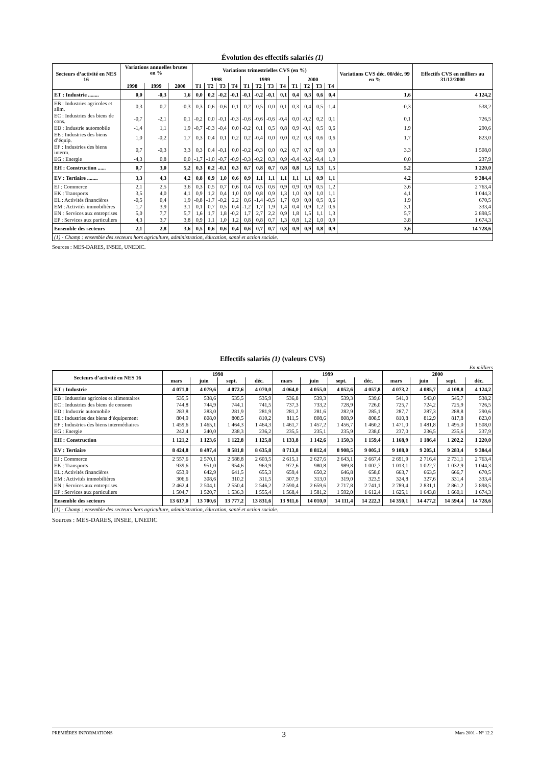Évolution des effectifs salariés (1)
| Secteurs d’activité en NES 16 | Variations annuelles brutes en % | | | Variations trimestrielles CVS (en %) | | | | | | | | | | | | Variations CVS déc. 00/déc. 99 en % | Effectifs CVS en milliers au 31/12/2000 |
| --- | --- | --- | --- | --- | --- | --- | --- | --- | --- | --- | --- | --- | --- | --- | --- | --- | --- |
| | | | | 1998 | | | | 1999 | | | | 2000 | | | | | |
| | 1998 | 1999 | 2000 | T1 | T2 | T3 | T4 | T1 | T2 | T3 | T4 | T1 | T2 | T3 | T4 | | |
| ET : Industrie ........ | 0,0 | -0,3 | 1,6 | 0,0 | 0,2 | -0,2 | -0,1 | -0,1 | -0,2 | -0,1 | 0,1 | 0,4 | 0,3 | 0,6 | 0,4 | 1,6 | 4 124,2 |
| EB : Industries agricoles et alim. | 0,3 | 0,7 | -0,3 | 0,3 | 0,6 | -0,6 | 0,1 | 0,2 | 0,5 | 0,0 | 0,1 | 0,3 | 0,4 | 0,5 | -1,4 | -0,3 | 538,2 |
| EC : Industries des biens de cons. | -0,7 | -2,1 | 0,1 | -0,2 | 0,0 | -0,1 | -0,3 | -0,6 | -0,6 | -0,6 | -0,4 | 0,0 | -0,2 | 0,2 | 0,1 | 0,1 | 726,5 |
| ED : Industrie automobile | -1,4 | 1,1 | 1,9 | -0,7 | -0,3 | -0,4 | 0,0 | -0,2 | 0,1 | 0,5 | 0,8 | 0,9 | -0,1 | 0,5 | 0,6 | 1,9 | 290,6 |
| EE : Industries des biens d’équip. | 1,0 | -0,2 | 1,7 | 0,3 | 0,4 | 0,1 | 0,2 | 0,2 | -0,4 | 0,0 | 0,0 | 0,2 | 0,3 | 0,6 | 0,6 | 1,7 | 823,0 |
| EF : Industries des biens interm. | 0,7 | -0,3 | 3,3 | 0,3 | 0,4 | -0,1 | 0,0 | -0,2 | -0,3 | 0,0 | 0,2 | 0,7 | 0,7 | 0,9 | 0,9 | 3,3 | 1 508,0 |
| EG : Energie | -4,3 | 0,8 | 0,0 | -1,7 | -1,0 | -0,7 | -0,9 | -0,3 | -0,2 | 0,3 | 0,9 | -0,4 | -0,2 | -0,4 | 1,0 | 0,0 | 237,9 |
| EH : Construction ...... | 0,7 | 3,0 | 5,2 | 0,3 | 0,2 | -0,1 | 0,3 | 0,7 | 0,8 | 0,7 | 0,8 | 0,8 | 1,5 | 1,3 | 1,5 | 5,2 | 1 220,0 |
| EV : Tertiaire ........ | 3,3 | 4,3 | 4,2 | 0,8 | 0,9 | 1,0 | 0,6 | 0,9 | 1,1 | 1,1 | 1,1 | 1,1 | 1,1 | 0,9 | 1,1 | 4,2 | 9 384,4 |
| EJ : Commerce | 2,1 | 2,5 | 3,6 | 0,3 | 0,5 | 0,7 | 0,6 | 0,4 | 0,5 | 0,6 | 0,9 | 0,9 | 0,9 | 0,5 | 1,2 | 3,6 | 2 763,4 |
| EK : Transports | 3,5 | 4,0 | 4,1 | 0,9 | 1,2 | 0,4 | 1,0 | 0,9 | 0,8 | 0,9 | 1,3 | 1,0 | 0,9 | 1,0 | 1,1 | 4,1 | 1 044,3 |
| EL : Activités financières | -0,5 | 0,4 | 1,9 | -0,8 | -1,7 | -0,2 | 2,2 | 0,6 | -1,4 | -0,5 | 1,7 | 0,9 | 0,0 | 0,5 | 0,6 | 1,9 | 670,5 |
| EM : Activités immobilières | 1,7 | 3,9 | 3,1 | 0,1 | 0,7 | 0,5 | 0,4 | -1,2 | 1,7 | 1,9 | 1,4 | 0,4 | 0,9 | 1,2 | 0,6 | 3,1 | 333,4 |
| EN : Services aux entreprises | 5,0 | 7,7 | 5,7 | 1,6 | 1,7 | 1,8 | -0,2 | 1,7 | 2,7 | 2,2 | 0,9 | 1,8 | 1,5 | 1,1 | 1,3 | 5,7 | 2 898,5 |
| EP : Services aux particuliers | 4,3 | 3,7 | 3,8 | 0,9 | 1,1 | 1,0 | 1,2 | 0,8 | 0,8 | 0,7 | 1,3 | 0,8 | 1,2 | 1,0 | 0,9 | 3,8 | 1 674,3 |
| Ensemble des secteurs | 2,1 | 2,8 | 3,6 | 0,5 | 0,6 | 0,6 | 0,4 | 0,6 | 0,7 | 0,7 | 0,8 | 0,9 | 0,9 | 0,8 | 0,9 | 3,6 | 14 728,6 |
| (1) - Champ : ensemble des secteurs hors agriculture, administration, éducation, santé et action sociale. | | | | | | | | | | | | | | | | | |
Sources : MES-DARES, INSEE, UNEDIC.
Effectifs salariés (1) (valeurs CVS)
En milliers
| Secteurs d’activité en NES 16 | 1998 | | | | 1999 | | | | 2000 | | | |
| --- | --- | --- | --- | --- | --- | --- | --- | --- | --- | --- | --- | --- |
| | mars | juin | sept. | déc. | mars | juin | sept. | déc. | mars | juin | sept. | déc. |
| ET : Industrie | 4 071,0 | 4 079,6 | 4 072,6 | 4 070,0 | 4 064,0 | 4 055,0 | 4 052,6 | 4 057,8 | 4 073,2 | 4 085,7 | 4 108,8 | 4 124,2 |
| EB : Industries agricoles et alimentaires | 535,5 | 538,6 | 535,5 | 535,9 | 536,8 | 539,3 | 539,3 | 539,6 | 541,0 | 543,0 | 545,7 | 538,2 |
| EC : Industries des biens de consom | 744,8 | 744,9 | 744,1 | 741,5 | 737,3 | 733,2 | 728,9 | 726,0 | 725,7 | 724,2 | 725,9 | 726,5 |
| ED : Industrie automobile | 283,8 | 283,0 | 281,9 | 281,9 | 281,2 | 281,6 | 282,9 | 285,1 | 287,7 | 287,3 | 288,8 | 290,6 |
| EE : Industries des biens d’équipement | 804,9 | 808,0 | 808,5 | 810,2 | 811,5 | 808,6 | 808,9 | 808,9 | 810,8 | 812,9 | 817,8 | 823,0 |
| EF : Industries des biens intermédiaires | 1 459,6 | 1 465,1 | 1 464,3 | 1 464,3 | 1 461,7 | 1 457,2 | 1 456,7 | 1 460,2 | 1 471,0 | 1 481,8 | 1 495,0 | 1 508,0 |
| EG : Energie | 242,4 | 240,0 | 238,3 | 236,2 | 235,5 | 235,1 | 235,9 | 238,0 | 237,0 | 236,5 | 235,6 | 237,9 |
| EH : Construction | 1 121,2 | 1 123,6 | 1 122,8 | 1 125,8 | 1 133,8 | 1 142,6 | 1 150,3 | 1 159,4 | 1 168,9 | 1 186,4 | 1 202,2 | 1 220,0 |
| EV : Tertiaire | 8 424,8 | 8 497,4 | 8 581,8 | 8 635,8 | 8 713,8 | 8 812,4 | 8 908,5 | 9 005,1 | 9 108,0 | 9 205,1 | 9 283,4 | 9 384,4 |
| EJ : Commerce | 2 557,6 | 2 570,1 | 2 588,8 | 2 603,5 | 2 615,1 | 2 627,6 | 2 643,1 | 2 667,4 | 2 691,9 | 2 716,4 | 2 731,1 | 2 763,4 |
| EK : Transports | 939,6 | 951,0 | 954,6 | 963,9 | 972,6 | 980,8 | 989,8 | 1 002,7 | 1 013,1 | 1 022,7 | 1 032,9 | 1 044,3 |
| EL : Activités financières | 653,9 | 642,9 | 641,5 | 655,3 | 659,4 | 650,2 | 646,8 | 658,0 | 663,7 | 663,5 | 666,7 | 670,5 |
| EM : Activités immobilières | 306,6 | 308,6 | 310,2 | 311,5 | 307,9 | 313,0 | 319,0 | 323,5 | 324,8 | 327,6 | 331,4 | 333,4 |
| EN : Services aux entreprises | 2 462,4 | 2 504,1 | 2 550,4 | 2 546,2 | 2 590,4 | 2 659,6 | 2 717,8 | 2 741,1 | 2 789,4 | 2 831,1 | 2 861,2 | 2 898,5 |
| EP : Services aux particuliers | 1 504,7 | 1 520,7 | 1 536,3 | 1 555,4 | 1 568,4 | 1 581,2 | 1 592,0 | 1 612,4 | 1 625,1 | 1 643,8 | 1 660,1 | 1 674,3 |
| Ensemble des secteurs | 13 617,0 | 13 700,6 | 13 777,2 | 13 831,6 | 13 911,6 | 14 010,0 | 14 111,4 | 14 222,3 | 14 350,1 | 14 477,2 | 14 594,4 | 14 728,6 |
| (1) - Champ : ensemble des secteurs hors agriculture, administration, éducation, santé et action sociale. | | | | | | | | | | | | |
Sources : MES-DARES, INSEE, UNEDIC
PREMIÈRES INFORMATIONS 3 Mars 2001 - N° 12.2